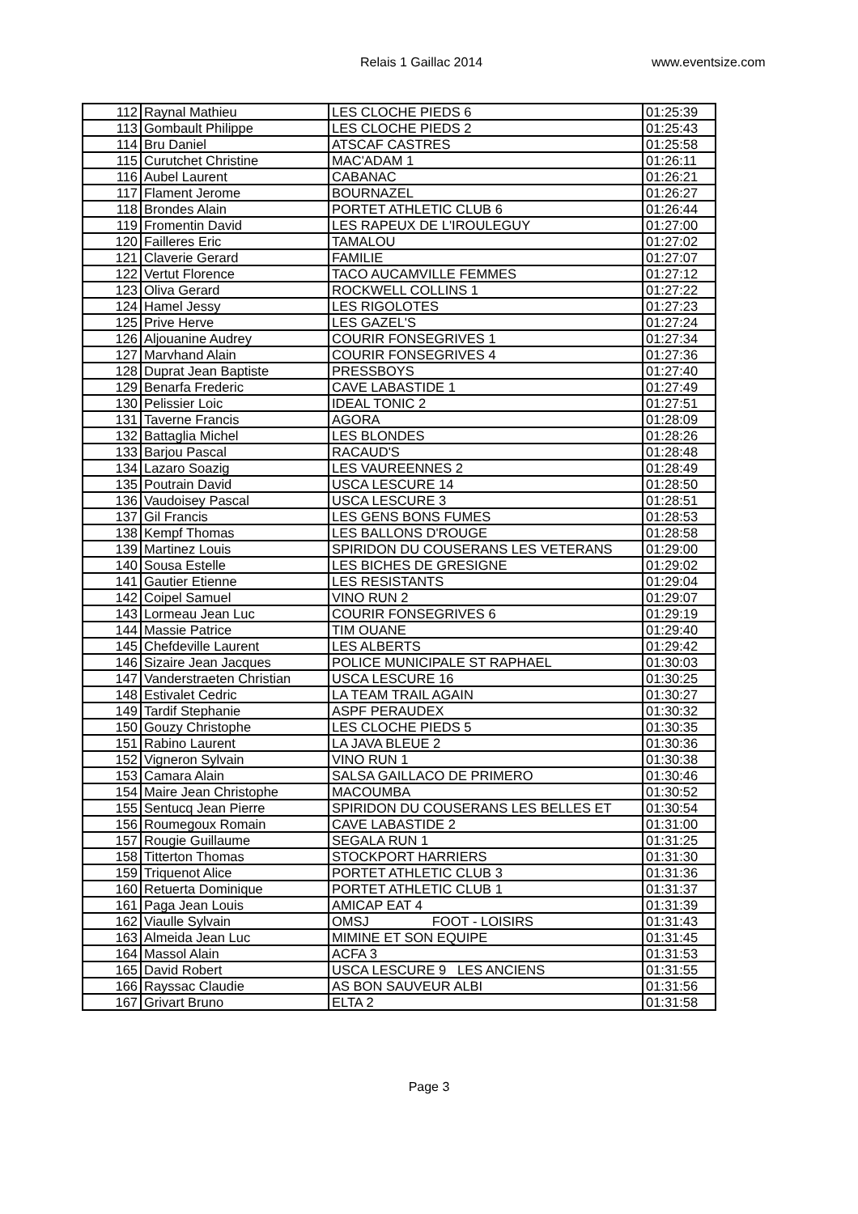Relais 1 Gaillac 2014 www.eventsize.com
| 112 | Raynal Mathieu | LES CLOCHE PIEDS 6 | 01:25:39 |
| 113 | Gombault Philippe | LES CLOCHE PIEDS 2 | 01:25:43 |
| 114 | Bru Daniel | ATSCAF CASTRES | 01:25:58 |
| 115 | Curutchet Christine | MAC'ADAM 1 | 01:26:11 |
| 116 | Aubel Laurent | CABANAC | 01:26:21 |
| 117 | Flament Jerome | BOURNAZEL | 01:26:27 |
| 118 | Brondes Alain | PORTET ATHLETIC CLUB 6 | 01:26:44 |
| 119 | Fromentin David | LES RAPEUX DE L'IROULEGUY | 01:27:00 |
| 120 | Failleres Eric | TAMALOU | 01:27:02 |
| 121 | Claverie Gerard | FAMILIE | 01:27:07 |
| 122 | Vertut Florence | TACO AUCAMVILLE FEMMES | 01:27:12 |
| 123 | Oliva Gerard | ROCKWELL COLLINS 1 | 01:27:22 |
| 124 | Hamel Jessy | LES RIGOLOTES | 01:27:23 |
| 125 | Prive Herve | LES GAZEL'S | 01:27:24 |
| 126 | Aljouanine Audrey | COURIR FONSEGRIVES 1 | 01:27:34 |
| 127 | Marvhand Alain | COURIR FONSEGRIVES 4 | 01:27:36 |
| 128 | Duprat Jean Baptiste | PRESSBOYS | 01:27:40 |
| 129 | Benarfa Frederic | CAVE LABASTIDE 1 | 01:27:49 |
| 130 | Pelissier Loic | IDEAL TONIC 2 | 01:27:51 |
| 131 | Taverne Francis | AGORA | 01:28:09 |
| 132 | Battaglia Michel | LES BLONDES | 01:28:26 |
| 133 | Barjou Pascal | RACAUD'S | 01:28:48 |
| 134 | Lazaro Soazig | LES VAUREENNES 2 | 01:28:49 |
| 135 | Poutrain David | USCA LESCURE 14 | 01:28:50 |
| 136 | Vaudoisey Pascal | USCA LESCURE 3 | 01:28:51 |
| 137 | Gil Francis | LES GENS BONS FUMES | 01:28:53 |
| 138 | Kempf Thomas | LES BALLONS D'ROUGE | 01:28:58 |
| 139 | Martinez Louis | SPIRIDON DU COUSERANS LES VETERANS | 01:29:00 |
| 140 | Sousa Estelle | LES BICHES DE GRESIGNE | 01:29:02 |
| 141 | Gautier Etienne | LES RESISTANTS | 01:29:04 |
| 142 | Coipel Samuel | VINO RUN 2 | 01:29:07 |
| 143 | Lormeau Jean Luc | COURIR FONSEGRIVES 6 | 01:29:19 |
| 144 | Massie Patrice | TIM OUANE | 01:29:40 |
| 145 | Chefdeville Laurent | LES ALBERTS | 01:29:42 |
| 146 | Sizaire Jean Jacques | POLICE MUNICIPALE ST RAPHAEL | 01:30:03 |
| 147 | Vanderstraeten Christian | USCA LESCURE 16 | 01:30:25 |
| 148 | Estivalet Cedric | LA TEAM TRAIL AGAIN | 01:30:27 |
| 149 | Tardif Stephanie | ASPF PERAUDEX | 01:30:32 |
| 150 | Gouzy Christophe | LES CLOCHE PIEDS 5 | 01:30:35 |
| 151 | Rabino Laurent | LA JAVA BLEUE 2 | 01:30:36 |
| 152 | Vigneron Sylvain | VINO RUN 1 | 01:30:38 |
| 153 | Camara Alain | SALSA GAILLACO DE PRIMERO | 01:30:46 |
| 154 | Maire Jean Christophe | MACOUMBA | 01:30:52 |
| 155 | Sentucq Jean Pierre | SPIRIDON DU COUSERANS LES BELLES ET | 01:30:54 |
| 156 | Roumegoux Romain | CAVE LABASTIDE 2 | 01:31:00 |
| 157 | Rougie Guillaume | SEGALA RUN 1 | 01:31:25 |
| 158 | Titterton Thomas | STOCKPORT HARRIERS | 01:31:30 |
| 159 | Triquenot Alice | PORTET ATHLETIC CLUB 3 | 01:31:36 |
| 160 | Retuerta Dominique | PORTET ATHLETIC CLUB 1 | 01:31:37 |
| 161 | Paga Jean Louis | AMICAP EAT 4 | 01:31:39 |
| 162 | Viaulle Sylvain | OMSJ FOOT - LOISIRS | 01:31:43 |
| 163 | Almeida Jean Luc | MIMINE ET SON EQUIPE | 01:31:45 |
| 164 | Massol Alain | ACFA 3 | 01:31:53 |
| 165 | David Robert | USCA LESCURE 9 LES ANCIENS | 01:31:55 |
| 166 | Rayssac Claudie | AS BON SAUVEUR ALBI | 01:31:56 |
| 167 | Grivart Bruno | ELTA 2 | 01:31:58 |
Page 3